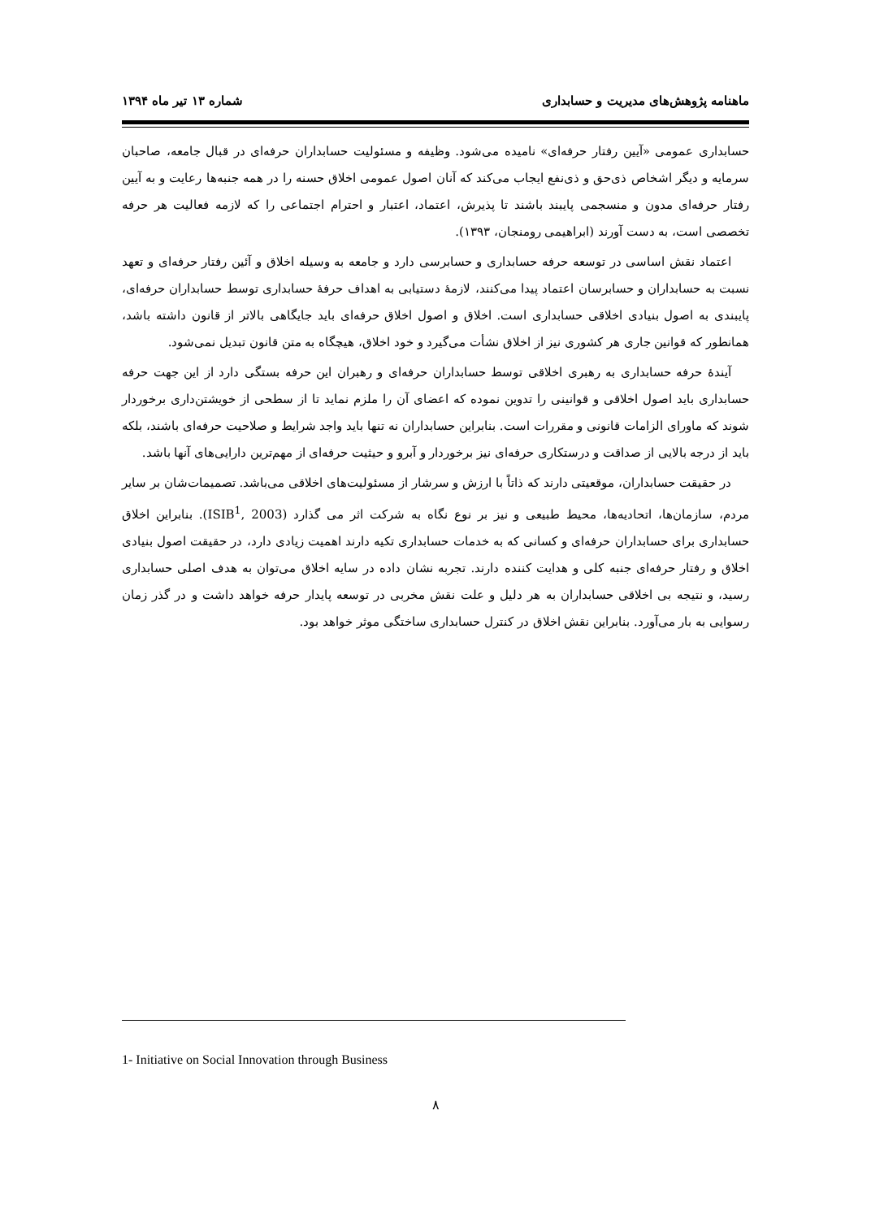ماهنامه پژوهش‌های مدیریت و حسابداری شماره ۱۳ تیر ماه ۱۳۹۴
حسابداری عمومی «آیین رفتار حرفه‌ای» نامیده می‌شود. وظیفه و مسئولیت حسابداران حرفه‌ای در قبال جامعه، صاحبان سرمایه و دیگر اشخاص ذی‌حق و ذی‌نفع ایجاب می‌کند که آنان اصول عمومی اخلاق حسنه را در همه جنبه‌ها رعایت و به آیین رفتار حرفه‌ای مدون و منسجمی پایبند باشند تا پذیرش، اعتماد، اعتبار و احترام اجتماعی را که لازمه فعالیت هر حرفه تخصصی است، به دست آورند (ابراهیمی رومنجان، ۱۳۹۳).
اعتماد نقش اساسی در توسعه حرفه حسابداری و حسابرسی دارد و جامعه به وسیله اخلاق و آئین رفتار حرفه‌ای و تعهد نسبت به حسابداران و حسابرسان اعتماد پیدا می‌کنند، لازمهٔ دستیابی به اهداف حرفهٔ حسابداری توسط حسابداران حرفه‌ای، پایبندی به اصول بنیادی اخلاقی حسابداری است. اخلاق و اصول اخلاق حرفه‌ای باید جایگاهی بالاتر از قانون داشته باشد، همانطور که قوانین جاری هر کشوری نیز از اخلاق نشأت می‌گیرد و خود اخلاق، هیچگاه به متن قانون تبدیل نمی‌شود.
آیندهٔ حرفه حسابداری به رهبری اخلاقی توسط حسابداران حرفه‌ای و رهبران این حرفه بستگی دارد از این جهت حرفه حسابداری باید اصول اخلاقی و قوانینی را تدوین نموده که اعضای آن را ملزم نماید تا از سطحی از خویشتن‌داری برخوردار شوند که ماورای الزامات قانونی و مقررات است. بنابراین حسابداران نه تنها باید واجد شرایط و صلاحیت حرفه‌ای باشند، بلکه باید از درجه بالایی از صداقت و درستکاری حرفه‌ای نیز برخوردار و آبرو و حیثیت حرفه‌ای از مهم‌ترین دارایی‌های آنها باشد.
در حقیقت حسابداران، موقعیتی دارند که ذاتاً با ارزش و سرشار از مسئولیت‌های اخلاقی می‌باشد. تصمیمات‌شان بر سایر مردم، سازمان‌ها، اتحادیه‌ها، محیط طبیعی و نیز بر نوع نگاه به شرکت اثر می گذارد (ISIB<sup>1</sup>, 2003). بنابراین اخلاق حسابداری برای حسابداران حرفه‌ای و کسانی که به خدمات حسابداری تکیه دارند اهمیت زیادی دارد، در حقیقت اصول بنیادی اخلاق و رفتار حرفه‌ای جنبه کلی و هدایت کننده دارند. تجربه نشان داده در سایه اخلاق می‌توان به هدف اصلی حسابداری رسید، و نتیجه بی اخلاقی حسابداران به هر دلیل و علت نقش مخربی در توسعه پایدار حرفه خواهد داشت و در گذر زمان رسوایی به بار می‌آورد. بنابراین نقش اخلاق در کنترل حسابداری ساختگی موثر خواهد بود.
1- Initiative on Social Innovation through Business
۸